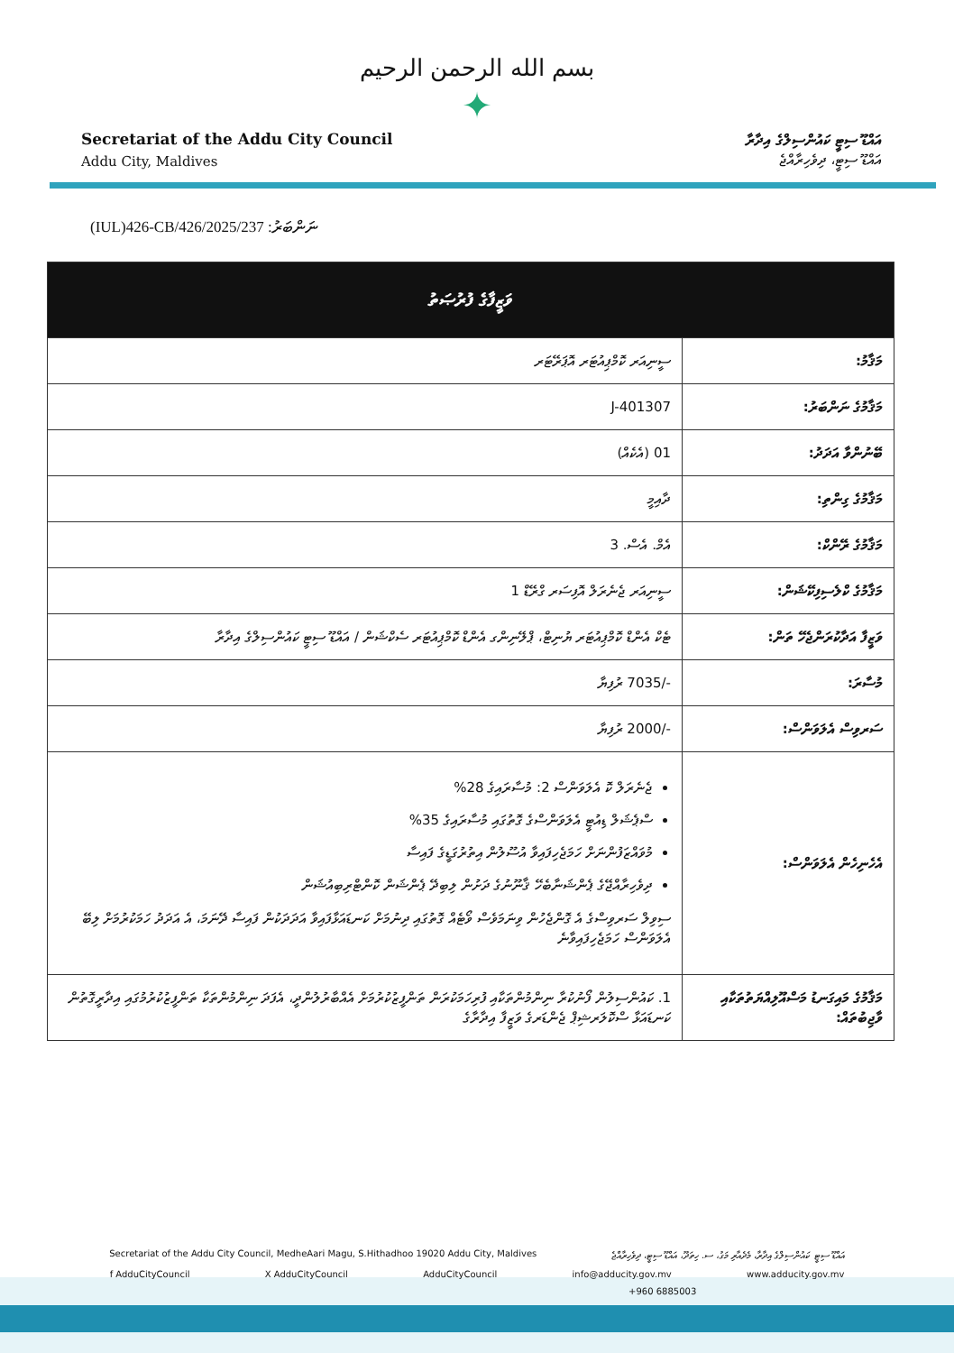بسم الله الرحمن الرحيم
✦
Secretariat of the Addu City Council
Addu City, Maldives
އައްޑޫ ސިޓީ ކައުންސިލްގެ އިދާރާ
އައްޑޫ ސިޓީ، ދިވެހިރާއްޖެ
(IUL)426-CB/426/2025/237 ނަންބަރު:
| ވަޒީފާގެ ފުރުޞަތު | |
| --- | --- |
| މަޤާމު: | ސީނިއަރ ކޮމްޕިއުޓަރ އޮޕަރޭޓަރ |
| މަޤާމުގެ ނަންބަރު: | J-401307 |
| ބޭނުންވާ އަދަދު: | 01 (އެކެއް) |
| މަޤާމުގެ ގިންތި: | ދާއިމީ |
| މަޤާމުގެ ރޭންކް: | އެމް. އެސް. 3 |
| މަޤާމުގެ ކްލެސިފިކޭޝަން: | ސީނިއަރ ޖެނެރަލް އޮފިސަރ ގްރޭޑް 1 |
| ވަޒީފާ އަދާކުރަންޖެހޭ ތަން: | ޓެކް އެންޑް ކޮމްޕިއުޓަރ ޔުނިޓް، ޕްލޭނިންގ އެންޑް ކޮމްޕިއުޓަރ ސެކްޝަން / އައްޑޫ ސިޓީ ކައުންސިލްގެ އިދާރާ |
| މުސާރަ: | -/7035 ރުފިޔާ |
| ސަރވިސް އެލަވަންސް: | -/2000 ރުފިޔާ |
| އެހެނިހެން އެލަވަންސް: | ޖެނެރަލް ކޮ އެލަވަންސް 2: މުސާރައިގެ 28% ސްޕެޝަލް ޑިއުޓީ އެލަވަންސްގެ ގޮތުގައި މުސާރައިގެ 35% މުވައްޒަފުންނަށް ހަމަޖެހިފައިވާ އުސޫލުން އިތުރުގަޑީގެ ފައިސާ ދިވެހިރާއްޖޭގެ ޕެންޝަނާބެހޭ ޤާނޫނުގެ ދަށުން ލިބިދޭ ޕެންޝަން ކޮންޓްރިބިއުޝަން ސިވިލް ސަރވިސްގެ އެ ގޮންޖެހުން ވިނަމަވެސް ވޯޓެއް ގޮތުގައި ދިނުމަށް ކަނޑައަޅާފައިވާ އަދަދަކުން ފައިސާ ދޭނަމަ، އެ އަދަދު ހަމަކުރުމަށް ލިބޭ އެލަވަންސް ހަމަޖެހިފައިވާނެ |
| މަޤާމުގެ މައިގަނޑު މަސްއޫލިއްޔަތުތަކާއި ވާޖިބުތައް: | 1. ކައުންސިލުން ފޯނުކުރާ ނިންމުންތަކާއި ފުރިހަމަކުރަން ތަންފީޒުކުރުމަށް އެއްބާރުލުންދީ، އެފަދަ ނިންމުންތަކާ ތަންފީޒުކުރުމުގައި އިދާރީގޮތުން ކަނޑައަޅާ ސްކޮލަރޝިޕް ޖެންޑަރގެ ވަޒީފާ އިދާރާގެ |
Secretariat of the Addu City Council, MedheAari Magu, S.Hithadhoo 19020 Addu City, Maldives އައްޑޫ ސިޓީ ކައުންސިލްގެ އިދާރާ، މެދެއާރި މަގު، ސ. ހިތަދޫ، އައްޑޫ ސިޓީ، ދިވެހިރާއްޖެ
f AdduCityCouncil X AdduCityCouncil AdduCityCouncil info@adducity.gov.mv www.adducity.gov.mv
+960 6885003